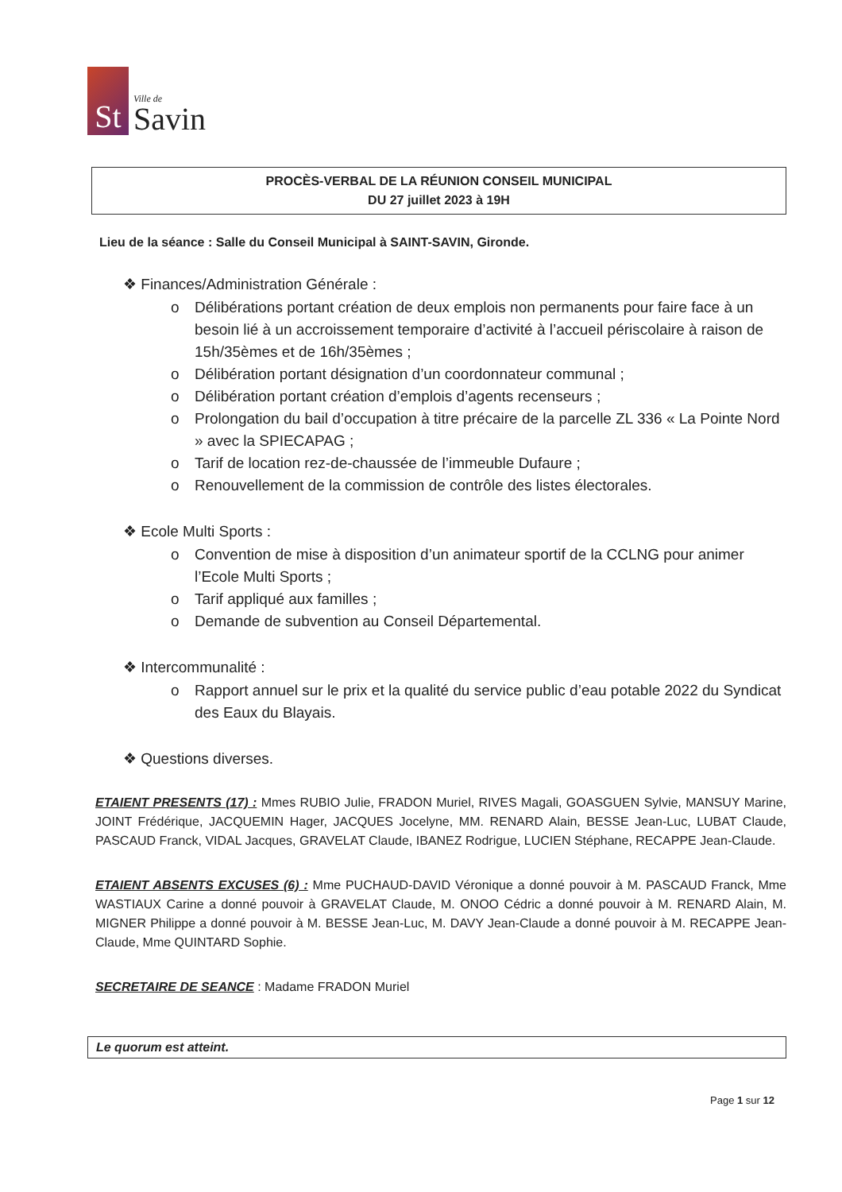St
Ville de
Savin
PROCÈS-VERBAL DE LA RÉUNION CONSEIL MUNICIPAL
DU 27 juillet 2023 à 19H
Lieu de la séance : Salle du Conseil Municipal à SAINT-SAVIN, Gironde.
❖ Finances/Administration Générale :
o Délibérations portant création de deux emplois non permanents pour faire face à un besoin lié à un accroissement temporaire d’activité à l’accueil périscolaire à raison de 15h/35èmes et de 16h/35èmes ;
o Délibération portant désignation d’un coordonnateur communal ;
o Délibération portant création d’emplois d’agents recenseurs ;
o Prolongation du bail d’occupation à titre précaire de la parcelle ZL 336 « La Pointe Nord » avec la SPIECAPAG ;
o Tarif de location rez-de-chaussée de l’immeuble Dufaure ;
o Renouvellement de la commission de contrôle des listes électorales.
❖ Ecole Multi Sports :
o Convention de mise à disposition d’un animateur sportif de la CCLNG pour animer l’Ecole Multi Sports ;
o Tarif appliqué aux familles ;
o Demande de subvention au Conseil Départemental.
❖ Intercommunalité :
o Rapport annuel sur le prix et la qualité du service public d’eau potable 2022 du Syndicat des Eaux du Blayais.
❖ Questions diverses.
ETAIENT PRESENTS (17) : Mmes RUBIO Julie, FRADON Muriel, RIVES Magali, GOASGUEN Sylvie, MANSUY Marine, JOINT Frédérique, JACQUEMIN Hager, JACQUES Jocelyne, MM. RENARD Alain, BESSE Jean-Luc, LUBAT Claude, PASCAUD Franck, VIDAL Jacques, GRAVELAT Claude, IBANEZ Rodrigue, LUCIEN Stéphane, RECAPPE Jean-Claude.
ETAIENT ABSENTS EXCUSES (6) : Mme PUCHAUD-DAVID Véronique a donné pouvoir à M. PASCAUD Franck, Mme WASTIAUX Carine a donné pouvoir à GRAVELAT Claude, M. ONOO Cédric a donné pouvoir à M. RENARD Alain, M. MIGNER Philippe a donné pouvoir à M. BESSE Jean-Luc, M. DAVY Jean-Claude a donné pouvoir à M. RECAPPE Jean-Claude, Mme QUINTARD Sophie.
SECRETAIRE DE SEANCE : Madame FRADON Muriel
Le quorum est atteint.
Page 1 sur 12